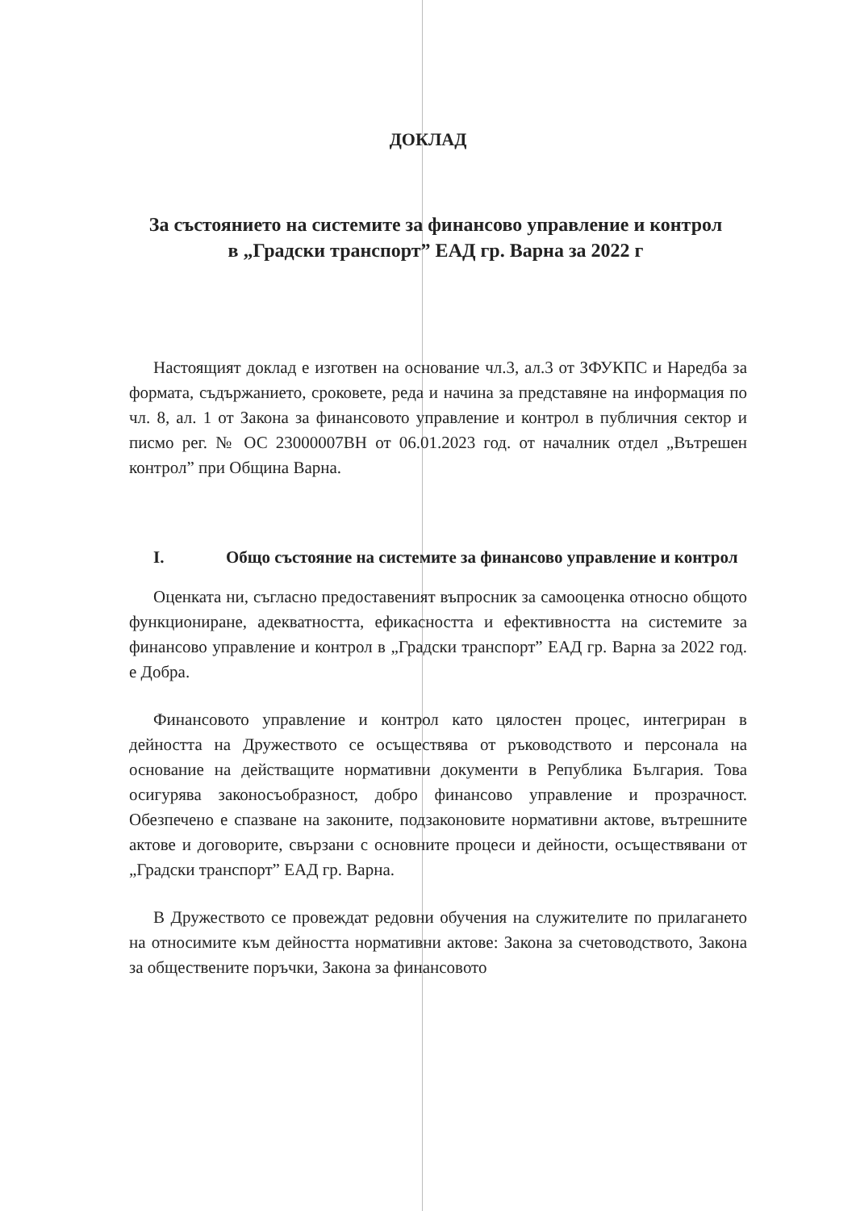ДОКЛАД
За състоянието на системите за финансово управление и контрол в „Градски транспорт” ЕАД гр. Варна за 2022 г
Настоящият доклад е изготвен на основание чл.3, ал.3 от ЗФУКПС и Наредба за формата, съдържанието, сроковете, реда и начина за представяне на информация по чл. 8, ал. 1 от Закона за финансовото управление и контрол в публичния сектор и писмо рег. № ОС 23000007ВН от 06.01.2023 год. от началник отдел „Вътрешен контрол” при Община Варна.
I. Общо състояние на системите за финансово управление и контрол
Оценката ни, съгласно предоставеният въпросник за самооценка относно общото функциониране, адекватността, ефикасността и ефективността на системите за финансово управление и контрол в „Градски транспорт” ЕАД гр. Варна за 2022 год. е Добра.
Финансовото управление и контрол като цялостен процес, интегриран в дейността на Дружеството се осъществява от ръководството и персонала на основание на действащите нормативни документи в Република България. Това осигурява законосъобразност, добро финансово управление и прозрачност. Обезпечено е спазване на законите, подзаконовите нормативни актове, вътрешните актове и договорите, свързани с основните процеси и дейности, осъществявани от „Градски транспорт” ЕАД гр. Варна.
В Дружеството се провеждат редовни обучения на служителите по прилагането на относимите към дейността нормативни актове: Закона за счетоводството, Закона за обществените поръчки, Закона за финансовото